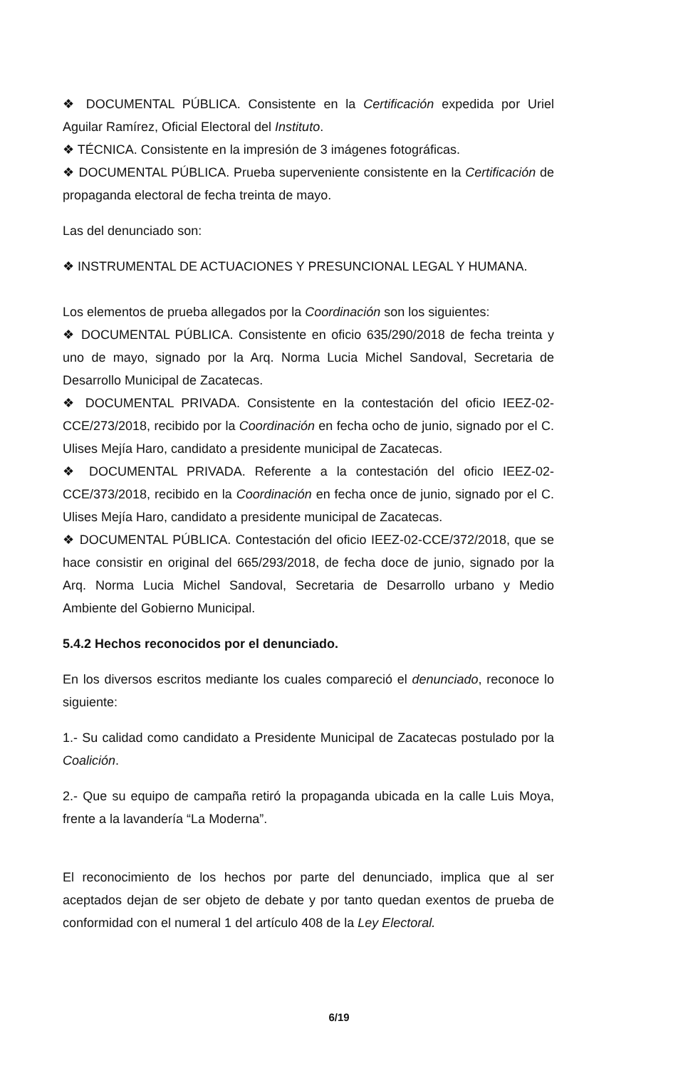❖ DOCUMENTAL PÚBLICA. Consistente en la Certificación expedida por Uriel Aguilar Ramírez, Oficial Electoral del Instituto.
❖ TÉCNICA. Consistente en la impresión de 3 imágenes fotográficas.
❖ DOCUMENTAL PÚBLICA. Prueba superveniente consistente en la Certificación de propaganda electoral de fecha treinta de mayo.
Las del denunciado son:
❖ INSTRUMENTAL DE ACTUACIONES Y PRESUNCIONAL LEGAL Y HUMANA.
Los elementos de prueba allegados por la Coordinación son los siguientes:
❖ DOCUMENTAL PÚBLICA. Consistente en oficio 635/290/2018 de fecha treinta y uno de mayo, signado por la Arq. Norma Lucia Michel Sandoval, Secretaria de Desarrollo Municipal de Zacatecas.
❖ DOCUMENTAL PRIVADA. Consistente en la contestación del oficio IEEZ-02-CCE/273/2018, recibido por la Coordinación en fecha ocho de junio, signado por el C. Ulises Mejía Haro, candidato a presidente municipal de Zacatecas.
❖ DOCUMENTAL PRIVADA. Referente a la contestación del oficio IEEZ-02-CCE/373/2018, recibido en la Coordinación en fecha once de junio, signado por el C. Ulises Mejía Haro, candidato a presidente municipal de Zacatecas.
❖ DOCUMENTAL PÚBLICA. Contestación del oficio IEEZ-02-CCE/372/2018, que se hace consistir en original del 665/293/2018, de fecha doce de junio, signado por la Arq. Norma Lucia Michel Sandoval, Secretaria de Desarrollo urbano y Medio Ambiente del Gobierno Municipal.
5.4.2 Hechos reconocidos por el denunciado.
En los diversos escritos mediante los cuales compareció el denunciado, reconoce lo siguiente:
1.- Su calidad como candidato a Presidente Municipal de Zacatecas postulado por la Coalición.
2.- Que su equipo de campaña retiró la propaganda ubicada en la calle Luis Moya, frente a la lavandería “La Moderna”.
El reconocimiento de los hechos por parte del denunciado, implica que al ser aceptados dejan de ser objeto de debate y por tanto quedan exentos de prueba de conformidad con el numeral 1 del artículo 408 de la Ley Electoral.
6/19